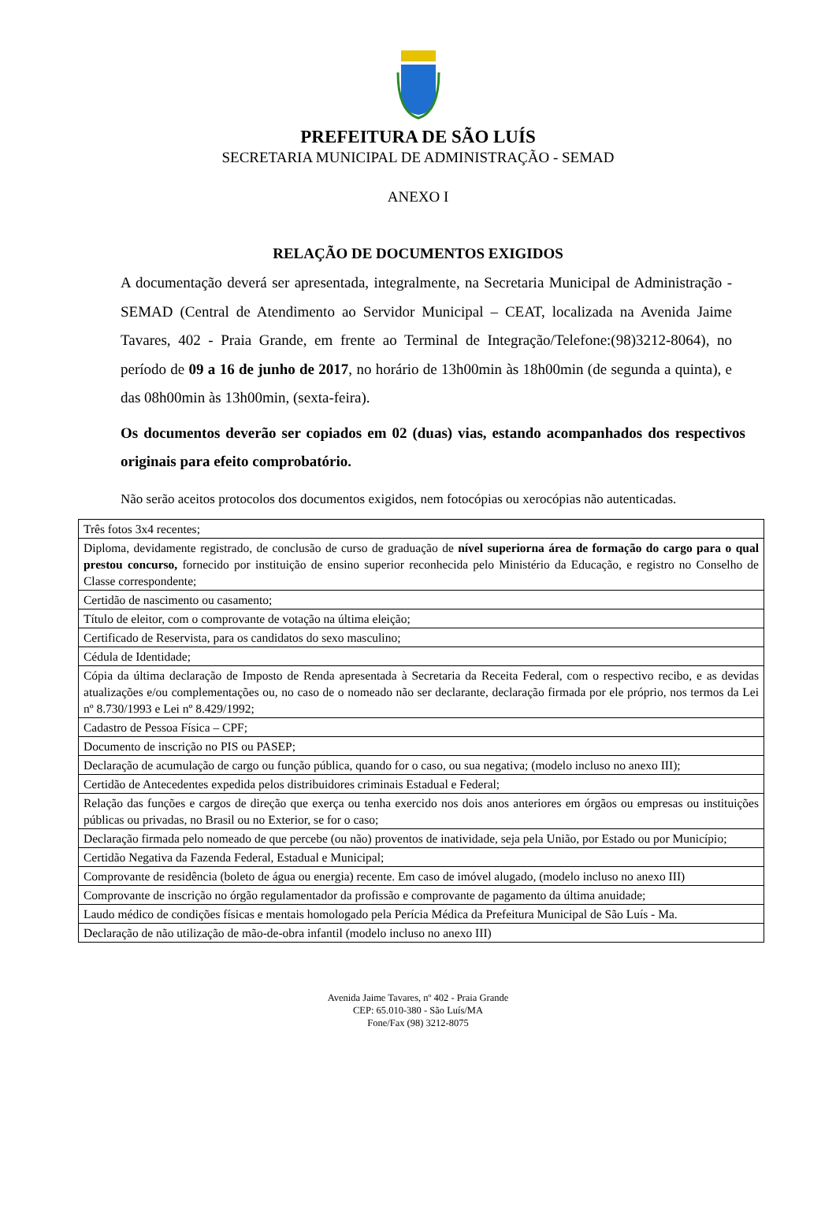PREFEITURA DE SÃO LUÍS
SECRETARIA MUNICIPAL DE ADMINISTRAÇÃO - SEMAD
ANEXO I
RELAÇÃO DE DOCUMENTOS EXIGIDOS
A documentação deverá ser apresentada, integralmente, na Secretaria Municipal de Administração - SEMAD (Central de Atendimento ao Servidor Municipal – CEAT, localizada na Avenida Jaime Tavares, 402 - Praia Grande, em frente ao Terminal de Integração/Telefone:(98)3212-8064), no período de 09 a 16 de junho de 2017, no horário de 13h00min às 18h00min (de segunda a quinta), e das 08h00min às 13h00min, (sexta-feira).
Os documentos deverão ser copiados em 02 (duas) vias, estando acompanhados dos respectivos originais para efeito comprobatório.
Não serão aceitos protocolos dos documentos exigidos, nem fotocópias ou xerocópias não autenticadas.
| Três fotos 3x4 recentes; |
| Diploma, devidamente registrado, de conclusão de curso de graduação de nível superiorna área de formação do cargo para o qual prestou concurso, fornecido por instituição de ensino superior reconhecida pelo Ministério da Educação, e registro no Conselho de Classe correspondente; |
| Certidão de nascimento ou casamento; |
| Título de eleitor, com o comprovante de votação na última eleição; |
| Certificado de Reservista, para os candidatos do sexo masculino; |
| Cédula de Identidade; |
| Cópia da última declaração de Imposto de Renda apresentada à Secretaria da Receita Federal, com o respectivo recibo, e as devidas atualizações e/ou complementações ou, no caso de o nomeado não ser declarante, declaração firmada por ele próprio, nos termos da Lei nº 8.730/1993 e Lei nº 8.429/1992; |
| Cadastro de Pessoa Física – CPF; |
| Documento de inscrição no PIS ou PASEP; |
| Declaração de acumulação de cargo ou função pública, quando for o caso, ou sua negativa; (modelo incluso no anexo III); |
| Certidão de Antecedentes expedida pelos distribuidores criminais Estadual e Federal; |
| Relação das funções e cargos de direção que exerça ou tenha exercido nos dois anos anteriores em órgãos ou empresas ou instituições públicas ou privadas, no Brasil ou no Exterior, se for o caso; |
| Declaração firmada pelo nomeado de que percebe (ou não) proventos de inatividade, seja pela União, por Estado ou por Município; |
| Certidão Negativa da Fazenda Federal, Estadual e Municipal; |
| Comprovante de residência (boleto de água ou energia) recente. Em caso de imóvel alugado, (modelo incluso no anexo III) |
| Comprovante de inscrição no órgão regulamentador da profissão e comprovante de pagamento da última anuidade; |
| Laudo médico de condições físicas e mentais homologado pela Perícia Médica da Prefeitura Municipal de São Luís - Ma. |
| Declaração de não utilização de mão-de-obra infantil (modelo incluso no anexo III) |
Avenida Jaime Tavares, nº 402 - Praia Grande
CEP: 65.010-380 - São Luís/MA
Fone/Fax (98) 3212-8075